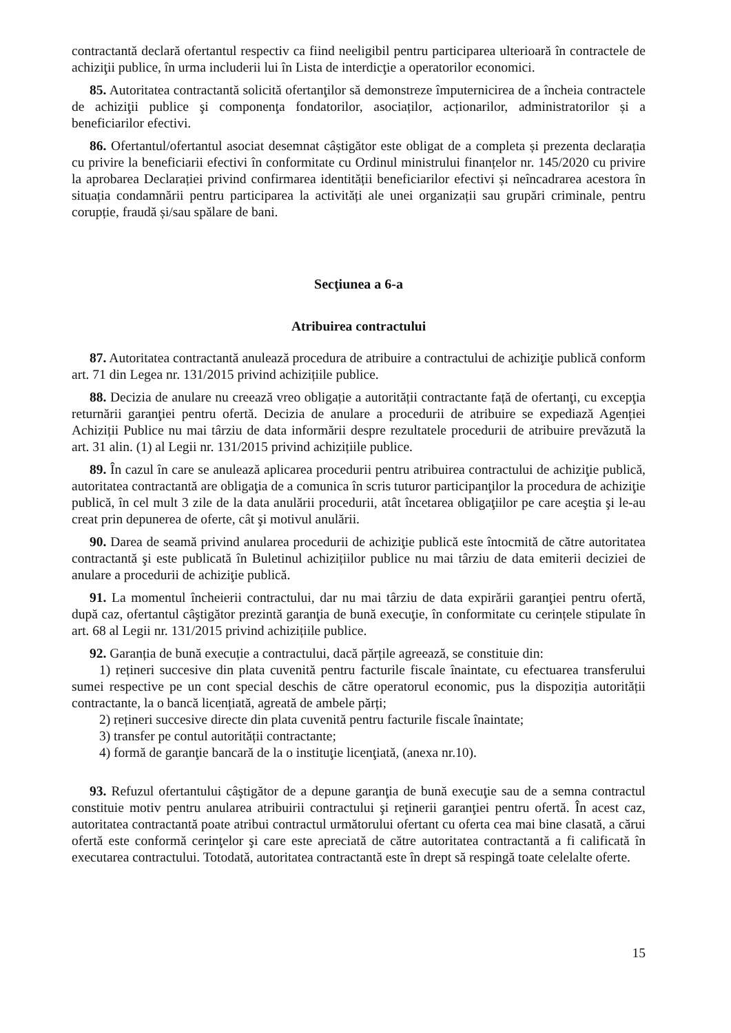contractantă declară ofertantul respectiv ca fiind neeligibil pentru participarea ulterioară în contractele de achiziţii publice, în urma includerii lui în Lista de interdicţie a operatorilor economici.
85. Autoritatea contractantă solicită ofertanţilor să demonstreze împuternicirea de a încheia contractele de achiziţii publice şi componenţa fondatorilor, asociaților, acționarilor, administratorilor și a beneficiarilor efectivi.
86. Ofertantul/ofertantul asociat desemnat câștigător este obligat de a completa și prezenta declarația cu privire la beneficiarii efectivi în conformitate cu Ordinul ministrului finanțelor nr. 145/2020 cu privire la aprobarea Declarației privind confirmarea identității beneficiarilor efectivi și neîncadrarea acestora în situația condamnării pentru participarea la activități ale unei organizații sau grupări criminale, pentru corupție, fraudă și/sau spălare de bani.
Secţiunea a 6-a
Atribuirea contractului
87. Autoritatea contractantă anulează procedura de atribuire a contractului de achiziţie publică conform art. 71 din Legea nr. 131/2015 privind achizițiile publice.
88. Decizia de anulare nu creează vreo obligație a autorității contractante față de ofertanţi, cu excepţia returnării garanţiei pentru ofertă. Decizia de anulare a procedurii de atribuire se expediază Agenției Achiziții Publice nu mai târziu de data informării despre rezultatele procedurii de atribuire prevăzută la art. 31 alin. (1) al Legii nr. 131/2015 privind achizițiile publice.
89. În cazul în care se anulează aplicarea procedurii pentru atribuirea contractului de achiziţie publică, autoritatea contractantă are obligaţia de a comunica în scris tuturor participanţilor la procedura de achiziţie publică, în cel mult 3 zile de la data anulării procedurii, atât încetarea obligaţiilor pe care aceştia şi le-au creat prin depunerea de oferte, cât şi motivul anulării.
90. Darea de seamă privind anularea procedurii de achiziţie publică este întocmită de către autoritatea contractantă şi este publicată în Buletinul achizițiilor publice nu mai târziu de data emiterii deciziei de anulare a procedurii de achiziţie publică.
91. La momentul încheierii contractului, dar nu mai târziu de data expirării garanţiei pentru ofertă, după caz, ofertantul câştigător prezintă garanţia de bună execuţie, în conformitate cu cerințele stipulate în art. 68 al Legii nr. 131/2015 privind achizițiile publice.
92. Garanția de bună execuție a contractului, dacă părțile agreează, se constituie din:
1) rețineri succesive din plata cuvenită pentru facturile fiscale înaintate, cu efectuarea transferului sumei respective pe un cont special deschis de către operatorul economic, pus la dispoziția autorității contractante, la o bancă licențiată, agreată de ambele părți;
2) rețineri succesive directe din plata cuvenită pentru facturile fiscale înaintate;
3) transfer pe contul autorității contractante;
4) formă de garanţie bancară de la o instituţie licenţiată, (anexa nr.10).
93. Refuzul ofertantului câştigător de a depune garanţia de bună execuţie sau de a semna contractul constituie motiv pentru anularea atribuirii contractului şi reţinerii garanţiei pentru ofertă. În acest caz, autoritatea contractantă poate atribui contractul următorului ofertant cu oferta cea mai bine clasată, a cărui ofertă este conformă cerinţelor şi care este apreciată de către autoritatea contractantă a fi calificată în executarea contractului. Totodată, autoritatea contractantă este în drept să respingă toate celelalte oferte.
15